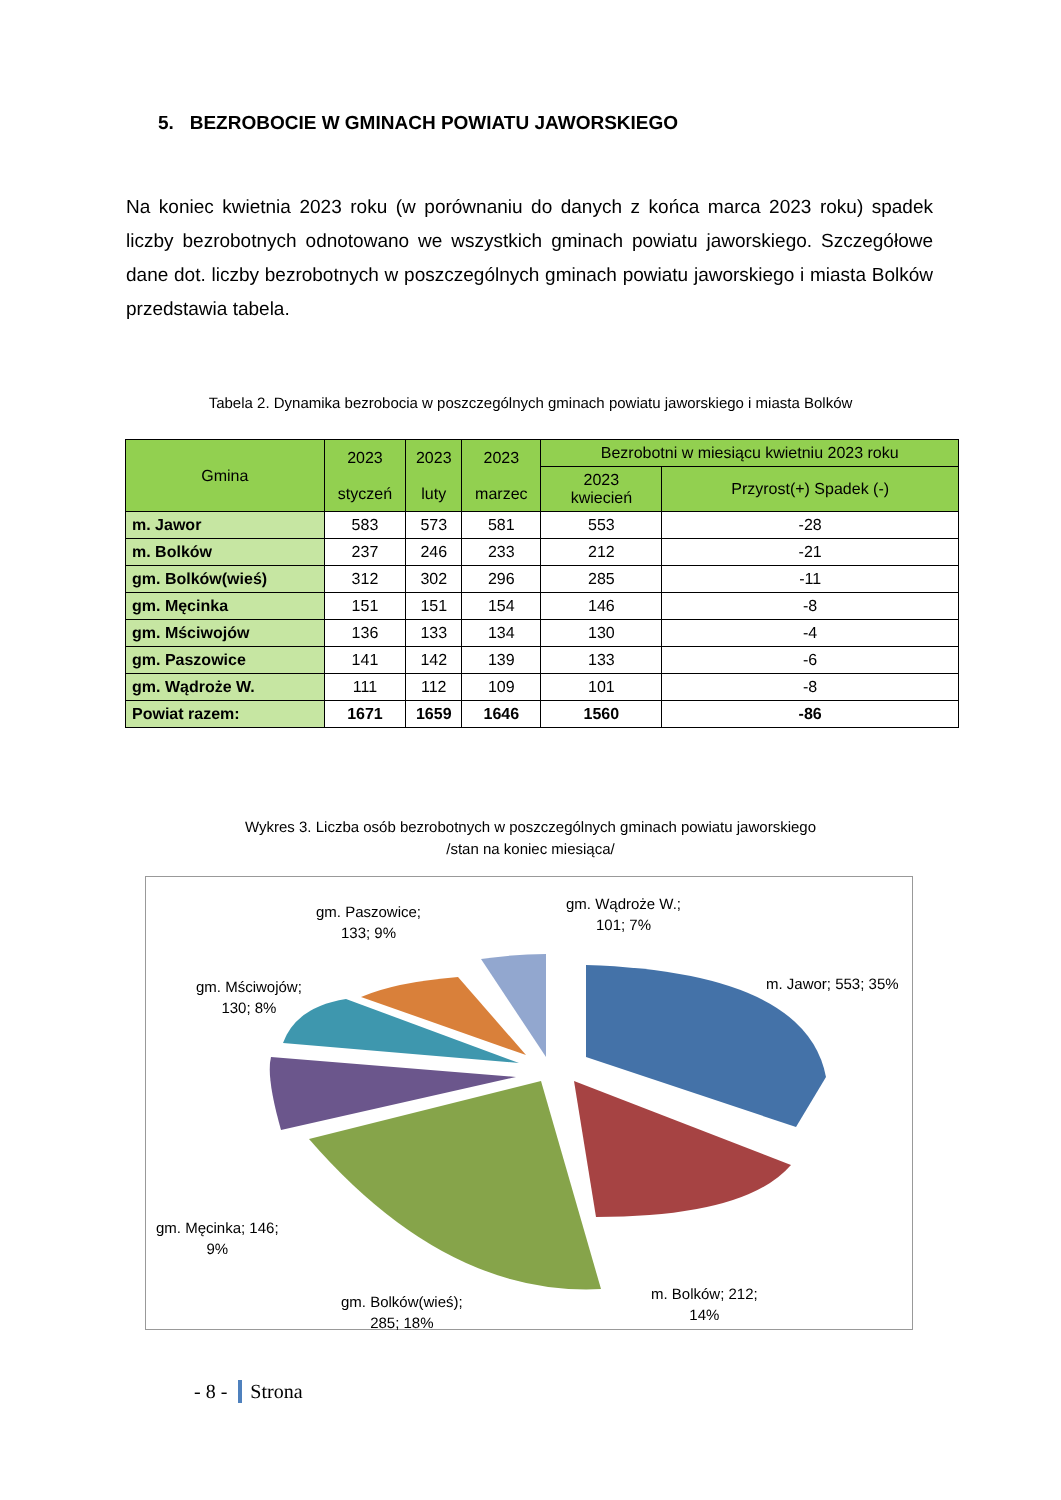5. BEZROBOCIE W GMINACH POWIATU JAWORSKIEGO
Na koniec kwietnia 2023 roku (w porównaniu do danych z końca marca 2023 roku) spadek liczby bezrobotnych odnotowano we wszystkich gminach powiatu jaworskiego. Szczegółowe dane dot. liczby bezrobotnych w poszczególnych gminach powiatu jaworskiego i miasta Bolków przedstawia tabela.
Tabela 2. Dynamika bezrobocia w poszczególnych gminach powiatu jaworskiego i miasta Bolków
| Gmina | 2023 styczeń | 2023 luty | 2023 marzec | Bezrobotni w miesiącu kwietniu 2023 roku | |
| --- | --- | --- | --- | --- | --- |
| | | | | 2023 kwiecień | Przyrost(+) Spadek (-) |
| m. Jawor | 583 | 573 | 581 | 553 | -28 |
| m. Bolków | 237 | 246 | 233 | 212 | -21 |
| gm. Bolków(wieś) | 312 | 302 | 296 | 285 | -11 |
| gm. Męcinka | 151 | 151 | 154 | 146 | -8 |
| gm. Mściwojów | 136 | 133 | 134 | 130 | -4 |
| gm. Paszowice | 141 | 142 | 139 | 133 | -6 |
| gm. Wądroże W. | 111 | 112 | 109 | 101 | -8 |
| Powiat razem: | 1671 | 1659 | 1646 | 1560 | -86 |
Wykres 3. Liczba osób bezrobotnych w poszczególnych gminach powiatu jaworskiego
/stan na koniec miesiąca/
gm. Paszowice;
133; 9%
gm. Wądroże W.;
101; 7%
m. Jawor; 553; 35%
gm. Mściwojów;
130; 8%
gm. Męcinka; 146;
9%
gm. Bolków(wieś);
285; 18%
m. Bolków; 212;
14%
- 8 - Strona